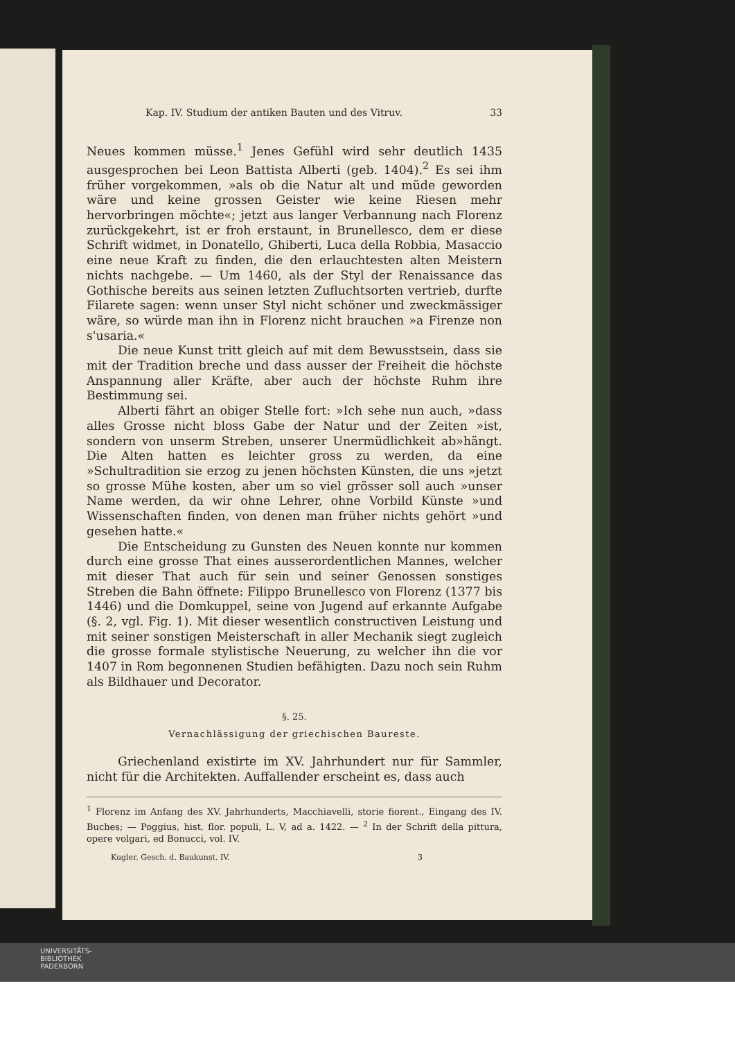Kap. IV. Studium der antiken Bauten und des Vitruv. 33
Neues kommen müsse.<sup>1</sup> Jenes Gefühl wird sehr deutlich 1435 ausgesprochen bei Leon Battista Alberti (geb. 1404).<sup>2</sup> Es sei ihm früher vorgekommen, »als ob die Natur alt und müde geworden wäre und keine grossen Geister wie keine Riesen mehr hervorbringen möchte«; jetzt aus langer Verbannung nach Florenz zurückgekehrt, ist er froh erstaunt, in Brunellesco, dem er diese Schrift widmet, in Donatello, Ghiberti, Luca della Robbia, Masaccio eine neue Kraft zu finden, die den erlauchtesten alten Meistern nichts nachgebe. — Um 1460, als der Styl der Renaissance das Gothische bereits aus seinen letzten Zufluchtsorten vertrieb, durfte Filarete sagen: wenn unser Styl nicht schöner und zweckmässiger wäre, so würde man ihn in Florenz nicht brauchen »a Firenze non s'usaria.«
Die neue Kunst tritt gleich auf mit dem Bewusstsein, dass sie mit der Tradition breche und dass ausser der Freiheit die höchste Anspannung aller Kräfte, aber auch der höchste Ruhm ihre Bestimmung sei.
Alberti fährt an obiger Stelle fort: »Ich sehe nun auch, »dass alles Grosse nicht bloss Gabe der Natur und der Zeiten »ist, sondern von unserm Streben, unserer Unermüdlichkeit ab»hängt. Die Alten hatten es leichter gross zu werden, da eine »Schultradition sie erzog zu jenen höchsten Künsten, die uns »jetzt so grosse Mühe kosten, aber um so viel grösser soll auch »unser Name werden, da wir ohne Lehrer, ohne Vorbild Künste »und Wissenschaften finden, von denen man früher nichts gehört »und gesehen hatte.«
Die Entscheidung zu Gunsten des Neuen konnte nur kommen durch eine grosse That eines ausserordentlichen Mannes, welcher mit dieser That auch für sein und seiner Genossen sonstiges Streben die Bahn öffnete: Filippo Brunellesco von Florenz (1377 bis 1446) und die Domkuppel, seine von Jugend auf erkannte Aufgabe (§. 2, vgl. Fig. 1). Mit dieser wesentlich constructiven Leistung und mit seiner sonstigen Meisterschaft in aller Mechanik siegt zugleich die grosse formale stylistische Neuerung, zu welcher ihn die vor 1407 in Rom begonnenen Studien befähigten. Dazu noch sein Ruhm als Bildhauer und Decorator.
§. 25.
Vernachlässigung der griechischen Baureste.
Griechenland existirte im XV. Jahrhundert nur für Sammler, nicht für die Architekten. Auffallender erscheint es, dass auch
<sup>1</sup> Florenz im Anfang des XV. Jahrhunderts, Macchiavelli, storie fiorent., Eingang des IV. Buches; — Poggius, hist. flor. populi, L. V, ad a. 1422. — <sup>2</sup> In der Schrift della pittura, opere volgari, ed Bonucci, vol. IV.
Kugler, Gesch. d. Baukunst. IV. 3
UNIVERSITÄTS-
BIBLIOTHEK
PADERBORN